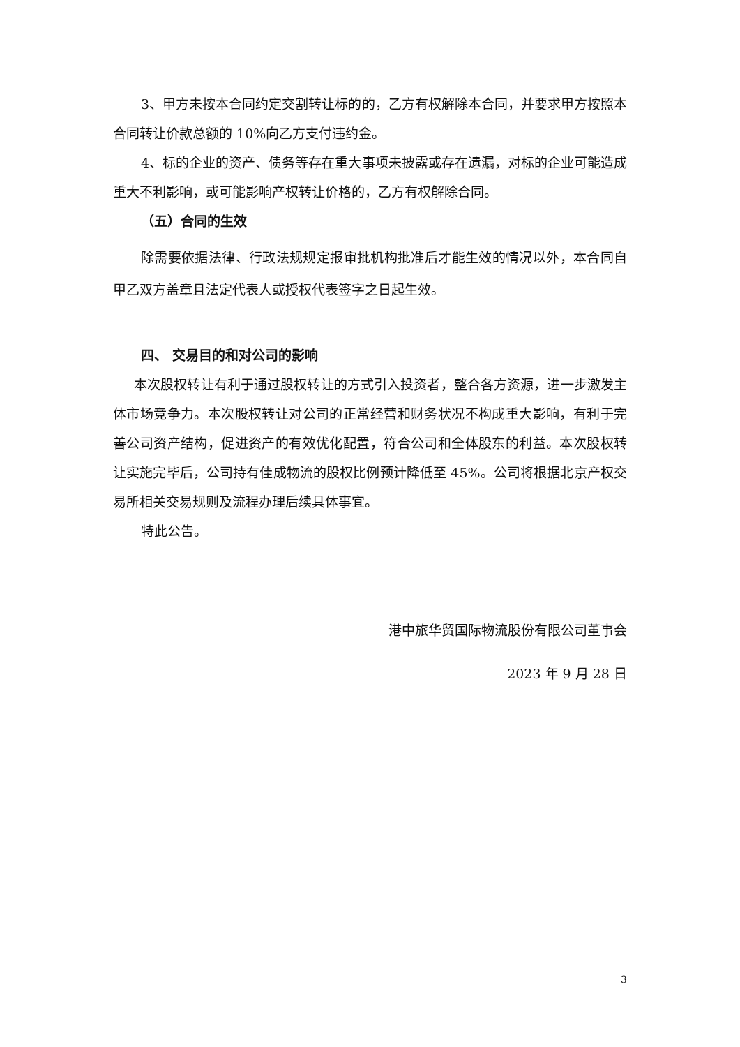3、甲方未按本合同约定交割转让标的的，乙方有权解除本合同，并要求甲方按照本合同转让价款总额的 10%向乙方支付违约金。
4、标的企业的资产、债务等存在重大事项未披露或存在遗漏，对标的企业可能造成重大不利影响，或可能影响产权转让价格的，乙方有权解除合同。
（五）合同的生效
除需要依据法律、行政法规规定报审批机构批准后才能生效的情况以外，本合同自甲乙双方盖章且法定代表人或授权代表签字之日起生效。
四、 交易目的和对公司的影响
本次股权转让有利于通过股权转让的方式引入投资者，整合各方资源，进一步激发主体市场竞争力。本次股权转让对公司的正常经营和财务状况不构成重大影响，有利于完善公司资产结构，促进资产的有效优化配置，符合公司和全体股东的利益。本次股权转让实施完毕后，公司持有佳成物流的股权比例预计降低至 45%。公司将根据北京产权交易所相关交易规则及流程办理后续具体事宜。
特此公告。
港中旅华贸国际物流股份有限公司董事会
2023 年 9 月 28 日
3